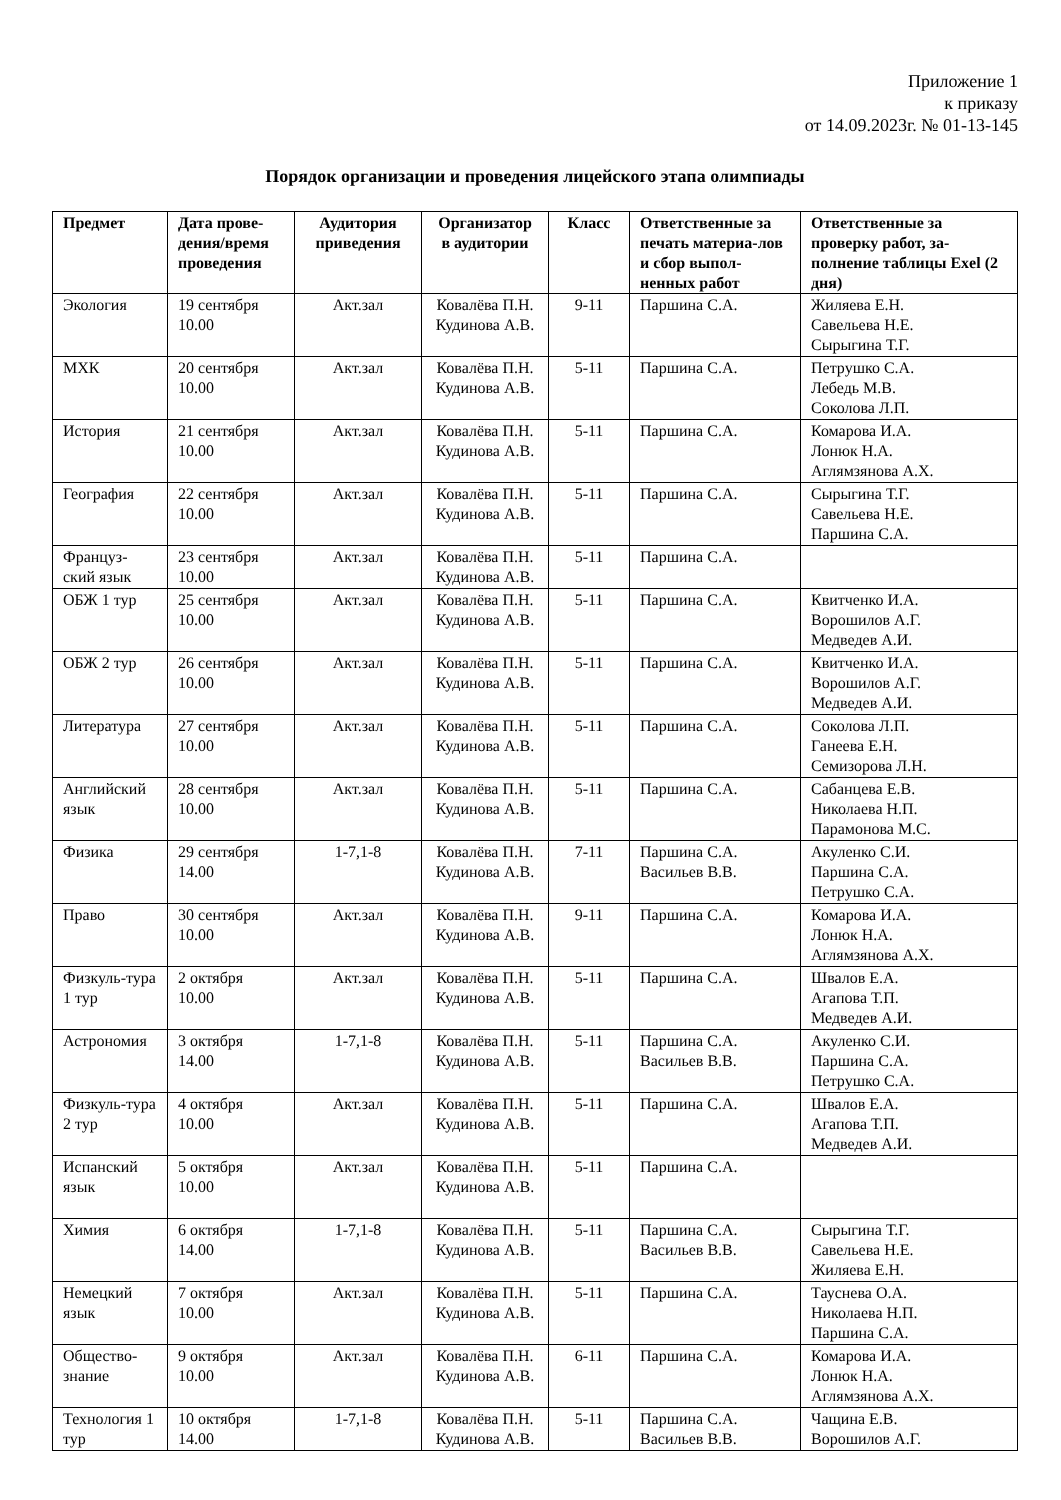Приложение 1
к приказу
от 14.09.2023г. № 01-13-145
Порядок организации и проведения лицейского этапа олимпиады
| Предмет | Дата прове-дения/время проведения | Аудитория приведения | Организатор в аудитории | Класс | Ответственные за печать материа-лов и сбор выпол-ненных работ | Ответственные за проверку работ, за-полнение таблицы Exel (2 дня) |
| --- | --- | --- | --- | --- | --- | --- |
| Экология | 19 сентября 10.00 | Акт.зал | Ковалёва П.Н. Кудинова А.В. | 9-11 | Паршина С.А. | Жиляева Е.Н. Савельева Н.Е. Сырыгина Т.Г. |
| МХК | 20 сентября 10.00 | Акт.зал | Ковалёва П.Н. Кудинова А.В. | 5-11 | Паршина С.А. | Петрушко С.А. Лебедь М.В. Соколова Л.П. |
| История | 21 сентября 10.00 | Акт.зал | Ковалёва П.Н. Кудинова А.В. | 5-11 | Паршина С.А. | Комарова И.А. Лонюк Н.А. Аглямзянова А.Х. |
| География | 22 сентября 10.00 | Акт.зал | Ковалёва П.Н. Кудинова А.В. | 5-11 | Паршина С.А. | Сырыгина Т.Г. Савельева Н.Е. Паршина С.А. |
| Француз-ский язык | 23 сентября 10.00 | Акт.зал | Ковалёва П.Н. Кудинова А.В. | 5-11 | Паршина С.А. | |
| ОБЖ 1 тур | 25 сентября 10.00 | Акт.зал | Ковалёва П.Н. Кудинова А.В. | 5-11 | Паршина С.А. | Квитченко И.А. Ворошилов А.Г. Медведев А.И. |
| ОБЖ 2 тур | 26 сентября 10.00 | Акт.зал | Ковалёва П.Н. Кудинова А.В. | 5-11 | Паршина С.А. | Квитченко И.А. Ворошилов А.Г. Медведев А.И. |
| Литература | 27 сентября 10.00 | Акт.зал | Ковалёва П.Н. Кудинова А.В. | 5-11 | Паршина С.А. | Соколова Л.П. Ганеева Е.Н. Семизорова Л.Н. |
| Английский язык | 28 сентября 10.00 | Акт.зал | Ковалёва П.Н. Кудинова А.В. | 5-11 | Паршина С.А. | Сабанцева Е.В. Николаева Н.П. Парамонова М.С. |
| Физика | 29 сентября 14.00 | 1-7,1-8 | Ковалёва П.Н. Кудинова А.В. | 7-11 | Паршина С.А. Васильев В.В. | Акуленко С.И. Паршина С.А. Петрушко С.А. |
| Право | 30 сентября 10.00 | Акт.зал | Ковалёва П.Н. Кудинова А.В. | 9-11 | Паршина С.А. | Комарова И.А. Лонюк Н.А. Аглямзянова А.Х. |
| Физкуль-тура 1 тур | 2 октября 10.00 | Акт.зал | Ковалёва П.Н. Кудинова А.В. | 5-11 | Паршина С.А. | Швалов Е.А. Агапова Т.П. Медведев А.И. |
| Астрономия | 3 октября 14.00 | 1-7,1-8 | Ковалёва П.Н. Кудинова А.В. | 5-11 | Паршина С.А. Васильев В.В. | Акуленко С.И. Паршина С.А. Петрушко С.А. |
| Физкуль-тура 2 тур | 4 октября 10.00 | Акт.зал | Ковалёва П.Н. Кудинова А.В. | 5-11 | Паршина С.А. | Швалов Е.А. Агапова Т.П. Медведев А.И. |
| Испанский язык | 5 октября 10.00 | Акт.зал | Ковалёва П.Н. Кудинова А.В. | 5-11 | Паршина С.А. | |
| Химия | 6 октября 14.00 | 1-7,1-8 | Ковалёва П.Н. Кудинова А.В. | 5-11 | Паршина С.А. Васильев В.В. | Сырыгина Т.Г. Савельева Н.Е. Жиляева Е.Н. |
| Немецкий язык | 7 октября 10.00 | Акт.зал | Ковалёва П.Н. Кудинова А.В. | 5-11 | Паршина С.А. | Тауснева О.А. Николаева Н.П. Паршина С.А. |
| Общество-знание | 9 октября 10.00 | Акт.зал | Ковалёва П.Н. Кудинова А.В. | 6-11 | Паршина С.А. | Комарова И.А. Лонюк Н.А. Аглямзянова А.Х. |
| Технология 1 тур | 10 октября 14.00 | 1-7,1-8 | Ковалёва П.Н. Кудинова А.В. | 5-11 | Паршина С.А. Васильев В.В. | Чащина Е.В. Ворошилов А.Г. |